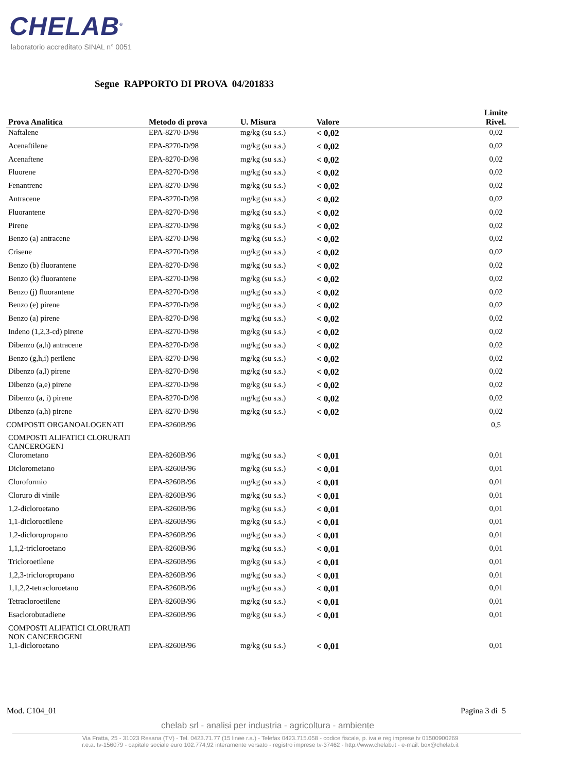CHELAB<sup>®</sup>
laboratorio accreditato SINAL n° 0051
Segue RAPPORTO DI PROVA 04/201833
| Prova Analitica | Metodo di prova | U. Misura | Valore | Limite Rivel. |
| --- | --- | --- | --- | --- |
| Naftalene | EPA-8270-D/98 | mg/kg (su s.s.) | < 0,02 | 0,02 |
| Acenaftilene | EPA-8270-D/98 | mg/kg (su s.s.) | < 0,02 | 0,02 |
| Acenaftene | EPA-8270-D/98 | mg/kg (su s.s.) | < 0,02 | 0,02 |
| Fluorene | EPA-8270-D/98 | mg/kg (su s.s.) | < 0,02 | 0,02 |
| Fenantrene | EPA-8270-D/98 | mg/kg (su s.s.) | < 0,02 | 0,02 |
| Antracene | EPA-8270-D/98 | mg/kg (su s.s.) | < 0,02 | 0,02 |
| Fluorantene | EPA-8270-D/98 | mg/kg (su s.s.) | < 0,02 | 0,02 |
| Pirene | EPA-8270-D/98 | mg/kg (su s.s.) | < 0,02 | 0,02 |
| Benzo (a) antracene | EPA-8270-D/98 | mg/kg (su s.s.) | < 0,02 | 0,02 |
| Crisene | EPA-8270-D/98 | mg/kg (su s.s.) | < 0,02 | 0,02 |
| Benzo (b) fluorantene | EPA-8270-D/98 | mg/kg (su s.s.) | < 0,02 | 0,02 |
| Benzo (k) fluorantene | EPA-8270-D/98 | mg/kg (su s.s.) | < 0,02 | 0,02 |
| Benzo (j) fluorantene | EPA-8270-D/98 | mg/kg (su s.s.) | < 0,02 | 0,02 |
| Benzo (e) pirene | EPA-8270-D/98 | mg/kg (su s.s.) | < 0,02 | 0,02 |
| Benzo (a) pirene | EPA-8270-D/98 | mg/kg (su s.s.) | < 0,02 | 0,02 |
| Indeno (1,2,3-cd) pirene | EPA-8270-D/98 | mg/kg (su s.s.) | < 0,02 | 0,02 |
| Dibenzo (a,h) antracene | EPA-8270-D/98 | mg/kg (su s.s.) | < 0,02 | 0,02 |
| Benzo (g,h,i) perilene | EPA-8270-D/98 | mg/kg (su s.s.) | < 0,02 | 0,02 |
| Dibenzo (a,l) pirene | EPA-8270-D/98 | mg/kg (su s.s.) | < 0,02 | 0,02 |
| Dibenzo (a,e) pirene | EPA-8270-D/98 | mg/kg (su s.s.) | < 0,02 | 0,02 |
| Dibenzo (a, i) pirene | EPA-8270-D/98 | mg/kg (su s.s.) | < 0,02 | 0,02 |
| Dibenzo (a,h) pirene | EPA-8270-D/98 | mg/kg (su s.s.) | < 0,02 | 0,02 |
| COMPOSTI ORGANOALOGENATI | EPA-8260B/96 | | | 0,5 |
| COMPOSTI ALIFATICI CLORURATI CANCEROGENI | | | | |
| Clorometano | EPA-8260B/96 | mg/kg (su s.s.) | < 0,01 | 0,01 |
| Diclorometano | EPA-8260B/96 | mg/kg (su s.s.) | < 0,01 | 0,01 |
| Cloroformio | EPA-8260B/96 | mg/kg (su s.s.) | < 0,01 | 0,01 |
| Cloruro di vinile | EPA-8260B/96 | mg/kg (su s.s.) | < 0,01 | 0,01 |
| 1,2-dicloroetano | EPA-8260B/96 | mg/kg (su s.s.) | < 0,01 | 0,01 |
| 1,1-dicloroetilene | EPA-8260B/96 | mg/kg (su s.s.) | < 0,01 | 0,01 |
| 1,2-dicloropropano | EPA-8260B/96 | mg/kg (su s.s.) | < 0,01 | 0,01 |
| 1,1,2-tricloroetano | EPA-8260B/96 | mg/kg (su s.s.) | < 0,01 | 0,01 |
| Tricloroetilene | EPA-8260B/96 | mg/kg (su s.s.) | < 0,01 | 0,01 |
| 1,2,3-tricloropropano | EPA-8260B/96 | mg/kg (su s.s.) | < 0,01 | 0,01 |
| 1,1,2,2-tetracloroetano | EPA-8260B/96 | mg/kg (su s.s.) | < 0,01 | 0,01 |
| Tetracloroetilene | EPA-8260B/96 | mg/kg (su s.s.) | < 0,01 | 0,01 |
| Esaclorobutadiene | EPA-8260B/96 | mg/kg (su s.s.) | < 0,01 | 0,01 |
| COMPOSTI ALIFATICI CLORURATI NON CANCEROGENI | | | | |
| 1,1-dicloroetano | EPA-8260B/96 | mg/kg (su s.s.) | < 0,01 | 0,01 |
Mod. C104_01 Pagina 3 di 5
chelab srl - analisi per industria - agricoltura - ambiente
Via Fratta, 25 - 31023 Resana (TV) - Tel. 0423.71.77 (15 linee r.a.) - Telefax 0423.715.058 - codice fiscale, p. iva e reg imprese tv 01500900269
r.e.a. tv-156079 - capitale sociale euro 102.774,92 interamente versato - registro imprese tv-37462 - http://www.chelab.it - e-mail: box@chelab.it